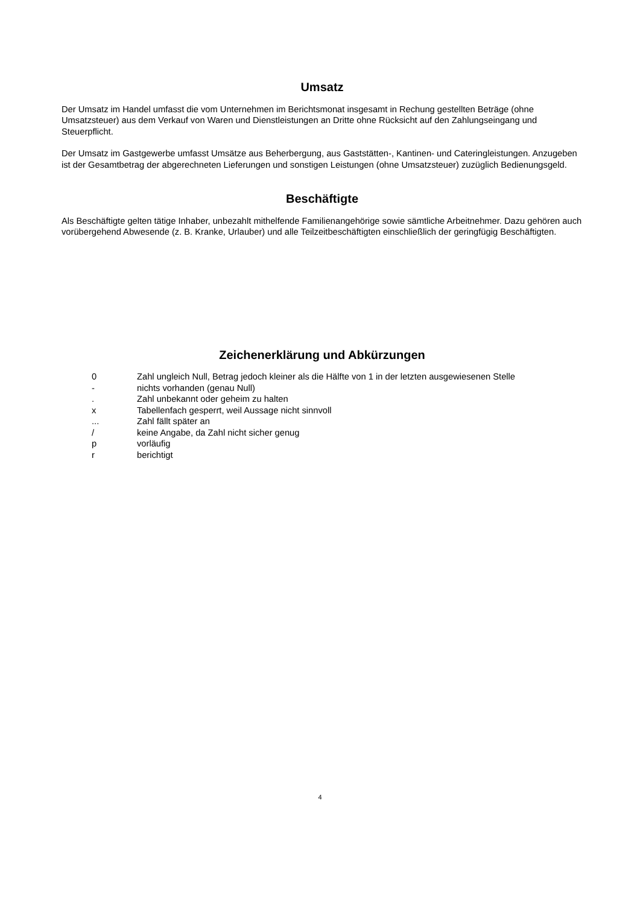Umsatz
Der Umsatz im Handel umfasst die vom Unternehmen im Berichtsmonat insgesamt in Rechung gestellten Beträge (ohne Umsatzsteuer) aus dem Verkauf von Waren und Dienstleistungen an Dritte ohne Rücksicht auf den Zahlungseingang und Steuerpflicht.
Der Umsatz im Gastgewerbe umfasst Umsätze aus Beherbergung, aus Gaststätten-, Kantinen- und Cateringleistungen. Anzugeben ist der Gesamtbetrag der abgerechneten Lieferungen und sonstigen Leistungen (ohne Umsatzsteuer) zuzüglich Bedienungsgeld.
Beschäftigte
Als Beschäftigte gelten tätige Inhaber, unbezahlt mithelfende Familienangehörige sowie sämtliche Arbeitnehmer. Dazu gehören auch vorübergehend Abwesende (z. B. Kranke, Urlauber) und alle Teilzeitbeschäftigten einschließlich der geringfügig Beschäftigten.
Zeichenerklärung und Abkürzungen
| 0 | Zahl ungleich Null, Betrag jedoch kleiner als die Hälfte von 1 in der letzten ausgewiesenen Stelle |
| - | nichts vorhanden (genau Null) |
| . | Zahl unbekannt oder geheim zu halten |
| x | Tabellenfach gesperrt, weil Aussage nicht sinnvoll |
| ... | Zahl fällt später an |
| / | keine Angabe, da Zahl nicht sicher genug |
| p | vorläufig |
| r | berichtigt |
4